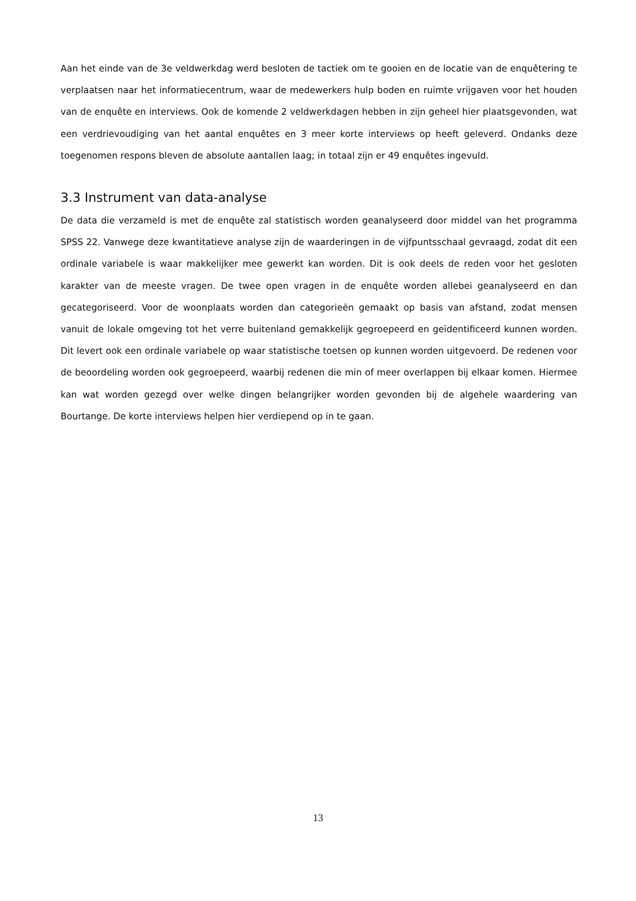Aan het einde van de 3e veldwerkdag werd besloten de tactiek om te gooien en de locatie van de enquêtering te verplaatsen naar het informatiecentrum, waar de medewerkers hulp boden en ruimte vrijgaven voor het houden van de enquête en interviews. Ook de komende 2 veldwerkdagen hebben in zijn geheel hier plaatsgevonden, wat een verdrievoudiging van het aantal enquêtes en 3 meer korte interviews op heeft geleverd. Ondanks deze toegenomen respons bleven de absolute aantallen laag; in totaal zijn er 49 enquêtes ingevuld.
3.3 Instrument van data-analyse
De data die verzameld is met de enquête zal statistisch worden geanalyseerd door middel van het programma SPSS 22. Vanwege deze kwantitatieve analyse zijn de waarderingen in de vijfpuntsschaal gevraagd, zodat dit een ordinale variabele is waar makkelijker mee gewerkt kan worden. Dit is ook deels de reden voor het gesloten karakter van de meeste vragen. De twee open vragen in de enquête worden allebei geanalyseerd en dan gecategoriseerd. Voor de woonplaats worden dan categorieën gemaakt op basis van afstand, zodat mensen vanuit de lokale omgeving tot het verre buitenland gemakkelijk gegroepeerd en geïdentificeerd kunnen worden. Dit levert ook een ordinale variabele op waar statistische toetsen op kunnen worden uitgevoerd. De redenen voor de beoordeling worden ook gegroepeerd, waarbij redenen die min of meer overlappen bij elkaar komen. Hiermee kan wat worden gezegd over welke dingen belangrijker worden gevonden bij de algehele waardering van Bourtange. De korte interviews helpen hier verdiepend op in te gaan.
13